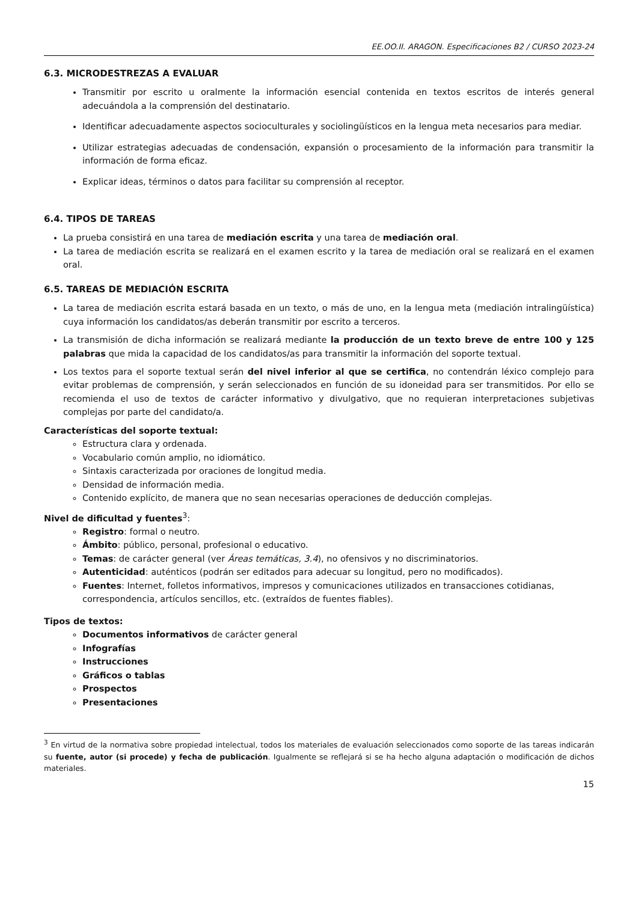EE.OO.II. ARAGON. Especificaciones B2 / CURSO 2023-24
6.3. MICRODESTREZAS A EVALUAR
Transmitir por escrito u oralmente la información esencial contenida en textos escritos de interés general adecuándola a la comprensión del destinatario.
Identificar adecuadamente aspectos socioculturales y sociolingüísticos en la lengua meta necesarios para mediar.
Utilizar estrategias adecuadas de condensación, expansión o procesamiento de la información para transmitir la información de forma eficaz.
Explicar ideas, términos o datos para facilitar su comprensión al receptor.
6.4. TIPOS DE TAREAS
La prueba consistirá en una tarea de mediación escrita y una tarea de mediación oral.
La tarea de mediación escrita se realizará en el examen escrito y la tarea de mediación oral se realizará en el examen oral.
6.5. TAREAS DE MEDIACIÓN ESCRITA
La tarea de mediación escrita estará basada en un texto, o más de uno, en la lengua meta (mediación intralingüística) cuya información los candidatos/as deberán transmitir por escrito a terceros.
La transmisión de dicha información se realizará mediante la producción de un texto breve de entre 100 y 125 palabras que mida la capacidad de los candidatos/as para transmitir la información del soporte textual.
Los textos para el soporte textual serán del nivel inferior al que se certifica, no contendrán léxico complejo para evitar problemas de comprensión, y serán seleccionados en función de su idoneidad para ser transmitidos. Por ello se recomienda el uso de textos de carácter informativo y divulgativo, que no requieran interpretaciones subjetivas complejas por parte del candidato/a.
Características del soporte textual:
Estructura clara y ordenada.
Vocabulario común amplio, no idiomático.
Sintaxis caracterizada por oraciones de longitud media.
Densidad de información media.
Contenido explícito, de manera que no sean necesarias operaciones de deducción complejas.
Nivel de dificultad y fuentes<sup>3</sup>:
Registro: formal o neutro.
Ámbito: público, personal, profesional o educativo.
Temas: de carácter general (ver Áreas temáticas, 3.4), no ofensivos y no discriminatorios.
Autenticidad: auténticos (podrán ser editados para adecuar su longitud, pero no modificados).
Fuentes: Internet, folletos informativos, impresos y comunicaciones utilizados en transacciones cotidianas, correspondencia, artículos sencillos, etc. (extraídos de fuentes fiables).
Tipos de textos:
Documentos informativos de carácter general
Infografías
Instrucciones
Gráficos o tablas
Prospectos
Presentaciones
<sup>3</sup> En virtud de la normativa sobre propiedad intelectual, todos los materiales de evaluación seleccionados como soporte de las tareas indicarán su fuente, autor (si procede) y fecha de publicación. Igualmente se reflejará si se ha hecho alguna adaptación o modificación de dichos materiales.
15